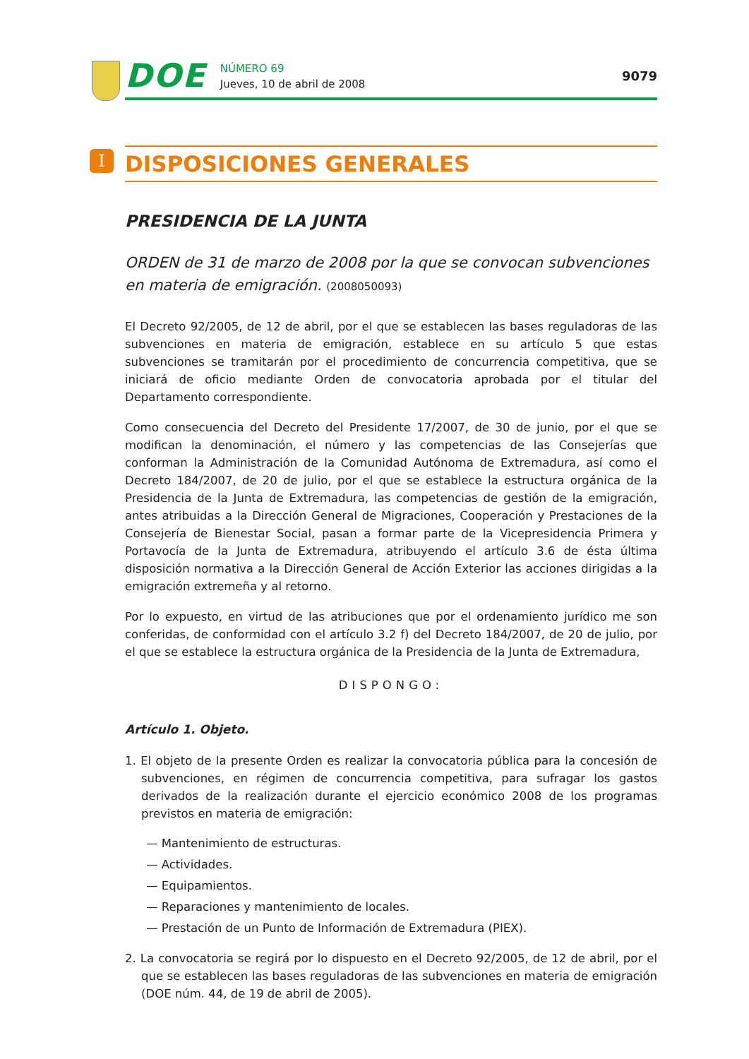DOE
NÚMERO 69
Jueves, 10 de abril de 2008
9079
I
DISPOSICIONES GENERALES
PRESIDENCIA DE LA JUNTA
ORDEN de 31 de marzo de 2008 por la que se convocan subvenciones en materia de emigración. (2008050093)
El Decreto 92/2005, de 12 de abril, por el que se establecen las bases reguladoras de las subvenciones en materia de emigración, establece en su artículo 5 que estas subvenciones se tramitarán por el procedimiento de concurrencia competitiva, que se iniciará de oficio mediante Orden de convocatoria aprobada por el titular del Departamento correspondiente.
Como consecuencia del Decreto del Presidente 17/2007, de 30 de junio, por el que se modifican la denominación, el número y las competencias de las Consejerías que conforman la Administración de la Comunidad Autónoma de Extremadura, así como el Decreto 184/2007, de 20 de julio, por el que se establece la estructura orgánica de la Presidencia de la Junta de Extremadura, las competencias de gestión de la emigración, antes atribuidas a la Dirección General de Migraciones, Cooperación y Prestaciones de la Consejería de Bienestar Social, pasan a formar parte de la Vicepresidencia Primera y Portavocía de la Junta de Extremadura, atribuyendo el artículo 3.6 de ésta última disposición normativa a la Dirección General de Acción Exterior las acciones dirigidas a la emigración extremeña y al retorno.
Por lo expuesto, en virtud de las atribuciones que por el ordenamiento jurídico me son conferidas, de conformidad con el artículo 3.2 f) del Decreto 184/2007, de 20 de julio, por el que se establece la estructura orgánica de la Presidencia de la Junta de Extremadura,
DISPONGO:
Artículo 1. Objeto.
1. El objeto de la presente Orden es realizar la convocatoria pública para la concesión de subvenciones, en régimen de concurrencia competitiva, para sufragar los gastos derivados de la realización durante el ejercicio económico 2008 de los programas previstos en materia de emigración:
— Mantenimiento de estructuras.
— Actividades.
— Equipamientos.
— Reparaciones y mantenimiento de locales.
— Prestación de un Punto de Información de Extremadura (PIEX).
2. La convocatoria se regirá por lo dispuesto en el Decreto 92/2005, de 12 de abril, por el que se establecen las bases reguladoras de las subvenciones en materia de emigración (DOE núm. 44, de 19 de abril de 2005).